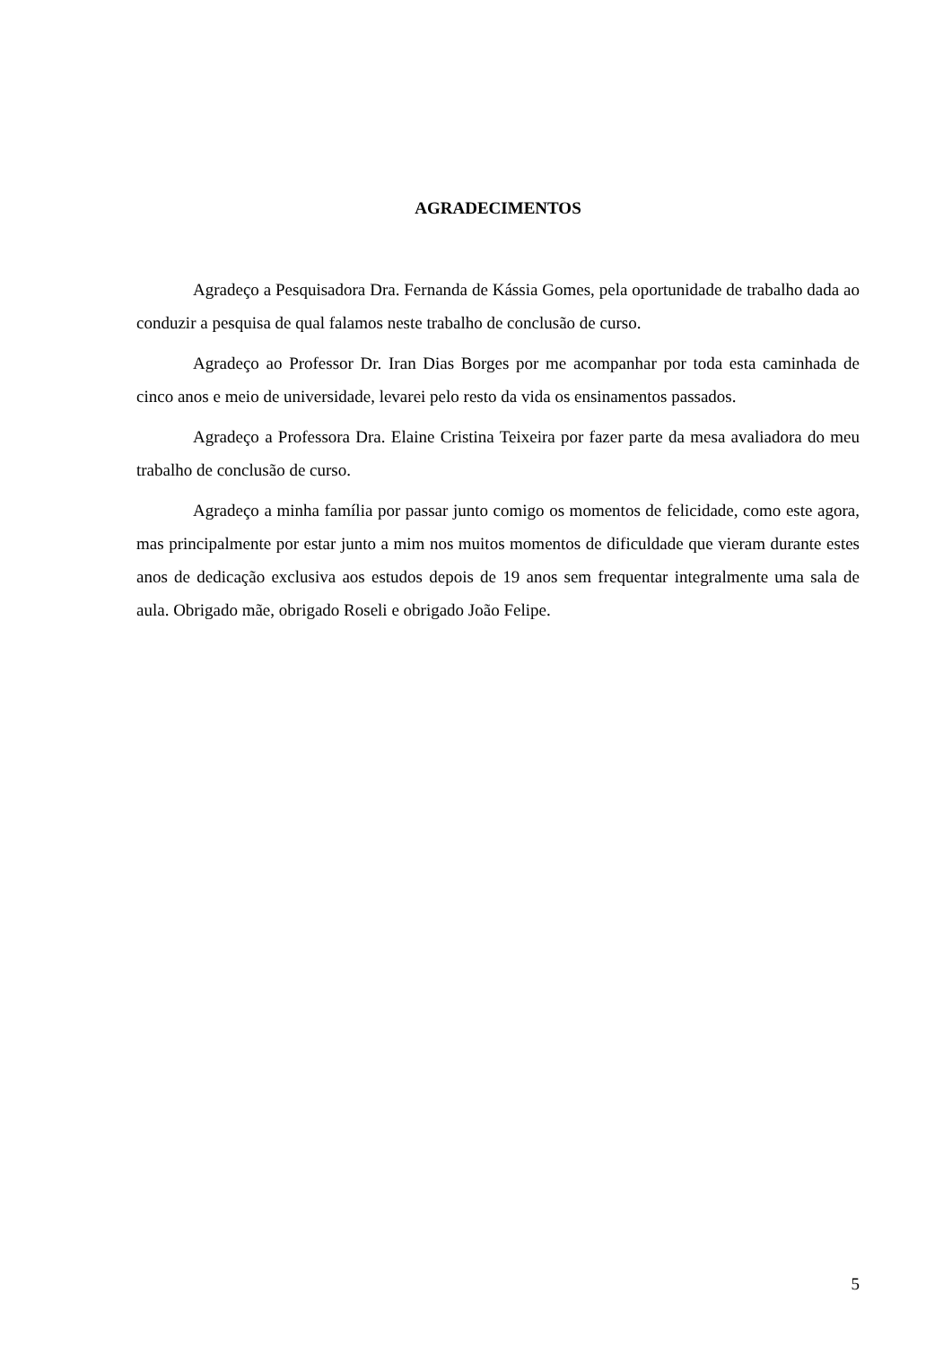AGRADECIMENTOS
Agradeço a Pesquisadora Dra. Fernanda de Kássia Gomes, pela oportunidade de trabalho dada ao conduzir a pesquisa de qual falamos neste trabalho de conclusão de curso.
Agradeço ao Professor Dr. Iran Dias Borges por me acompanhar por toda esta caminhada de cinco anos e meio de universidade, levarei pelo resto da vida os ensinamentos passados.
Agradeço a Professora Dra. Elaine Cristina Teixeira por fazer parte da mesa avaliadora do meu trabalho de conclusão de curso.
Agradeço a minha família por passar junto comigo os momentos de felicidade, como este agora, mas principalmente por estar junto a mim nos muitos momentos de dificuldade que vieram durante estes anos de dedicação exclusiva aos estudos depois de 19 anos sem frequentar integralmente uma sala de aula. Obrigado mãe, obrigado Roseli e obrigado João Felipe.
5